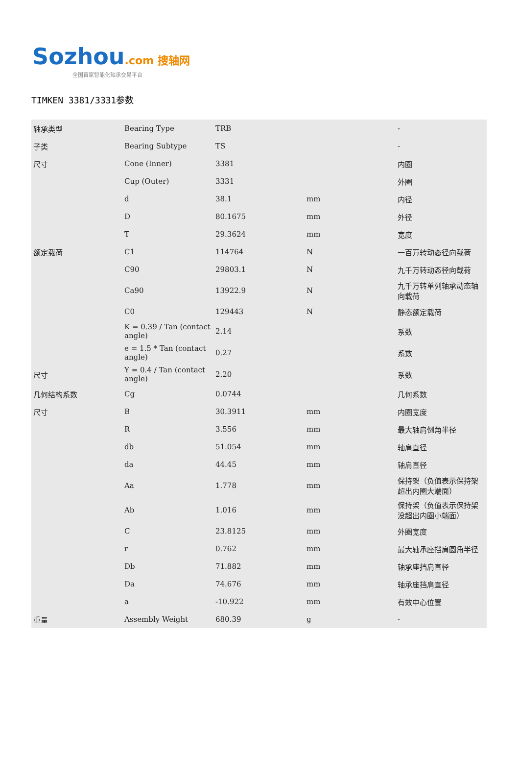Sozhou.com 搜轴网
全国首家智能化轴承交易平台
TIMKEN 3381/3331参数
| 轴承类型 | Bearing Type | TRB | | - |
| 子类 | Bearing Subtype | TS | | - |
| 尺寸 | Cone (Inner) | 3381 | | 内圈 |
| | Cup (Outer) | 3331 | | 外圈 |
| | d | 38.1 | mm | 内径 |
| | D | 80.1675 | mm | 外径 |
| | T | 29.3624 | mm | 宽度 |
| 额定载荷 | C1 | 114764 | N | 一百万转动态径向载荷 |
| | C90 | 29803.1 | N | 九千万转动态径向载荷 |
| | Ca90 | 13922.9 | N | 九千万转单列轴承动态轴向载荷 |
| | C0 | 129443 | N | 静态额定载荷 |
| | K = 0.39 / Tan (contact angle) | 2.14 | | 系数 |
| | e = 1.5 * Tan (contact angle) | 0.27 | | 系数 |
| 尺寸 | Y = 0.4 / Tan (contact angle) | 2.20 | | 系数 |
| 几何结构系数 | Cg | 0.0744 | | 几何系数 |
| 尺寸 | B | 30.3911 | mm | 内圈宽度 |
| | R | 3.556 | mm | 最大轴肩倒角半径 |
| | db | 51.054 | mm | 轴肩直径 |
| | da | 44.45 | mm | 轴肩直径 |
| | Aa | 1.778 | mm | 保持架（负值表示保持架超出内圈大端面） |
| | Ab | 1.016 | mm | 保持架（负值表示保持架没超出内圈小端面） |
| | C | 23.8125 | mm | 外圈宽度 |
| | r | 0.762 | mm | 最大轴承座挡肩圆角半径 |
| | Db | 71.882 | mm | 轴承座挡肩直径 |
| | Da | 74.676 | mm | 轴承座挡肩直径 |
| | a | -10.922 | mm | 有效中心位置 |
| 重量 | Assembly Weight | 680.39 | g | - |